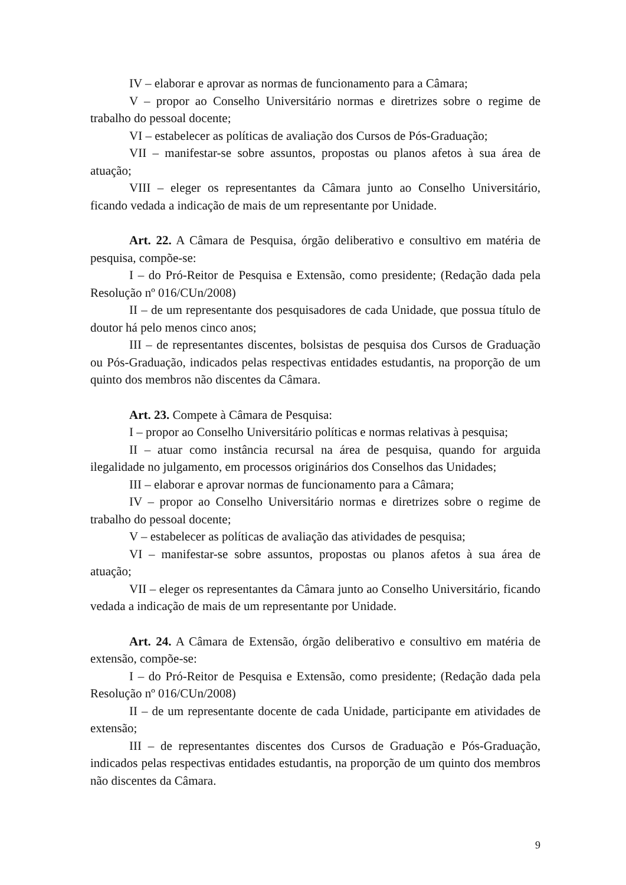IV – elaborar e aprovar as normas de funcionamento para a Câmara;
V – propor ao Conselho Universitário normas e diretrizes sobre o regime de trabalho do pessoal docente;
VI – estabelecer as políticas de avaliação dos Cursos de Pós-Graduação;
VII – manifestar-se sobre assuntos, propostas ou planos afetos à sua área de atuação;
VIII – eleger os representantes da Câmara junto ao Conselho Universitário, ficando vedada a indicação de mais de um representante por Unidade.
Art. 22. A Câmara de Pesquisa, órgão deliberativo e consultivo em matéria de pesquisa, compõe-se:
I – do Pró-Reitor de Pesquisa e Extensão, como presidente; (Redação dada pela Resolução nº 016/CUn/2008)
II – de um representante dos pesquisadores de cada Unidade, que possua título de doutor há pelo menos cinco anos;
III – de representantes discentes, bolsistas de pesquisa dos Cursos de Graduação ou Pós-Graduação, indicados pelas respectivas entidades estudantis, na proporção de um quinto dos membros não discentes da Câmara.
Art. 23. Compete à Câmara de Pesquisa:
I – propor ao Conselho Universitário políticas e normas relativas à pesquisa;
II – atuar como instância recursal na área de pesquisa, quando for arguida ilegalidade no julgamento, em processos originários dos Conselhos das Unidades;
III – elaborar e aprovar normas de funcionamento para a Câmara;
IV – propor ao Conselho Universitário normas e diretrizes sobre o regime de trabalho do pessoal docente;
V – estabelecer as políticas de avaliação das atividades de pesquisa;
VI – manifestar-se sobre assuntos, propostas ou planos afetos à sua área de atuação;
VII – eleger os representantes da Câmara junto ao Conselho Universitário, ficando vedada a indicação de mais de um representante por Unidade.
Art. 24. A Câmara de Extensão, órgão deliberativo e consultivo em matéria de extensão, compõe-se:
I – do Pró-Reitor de Pesquisa e Extensão, como presidente; (Redação dada pela Resolução nº 016/CUn/2008)
II – de um representante docente de cada Unidade, participante em atividades de extensão;
III – de representantes discentes dos Cursos de Graduação e Pós-Graduação, indicados pelas respectivas entidades estudantis, na proporção de um quinto dos membros não discentes da Câmara.
9